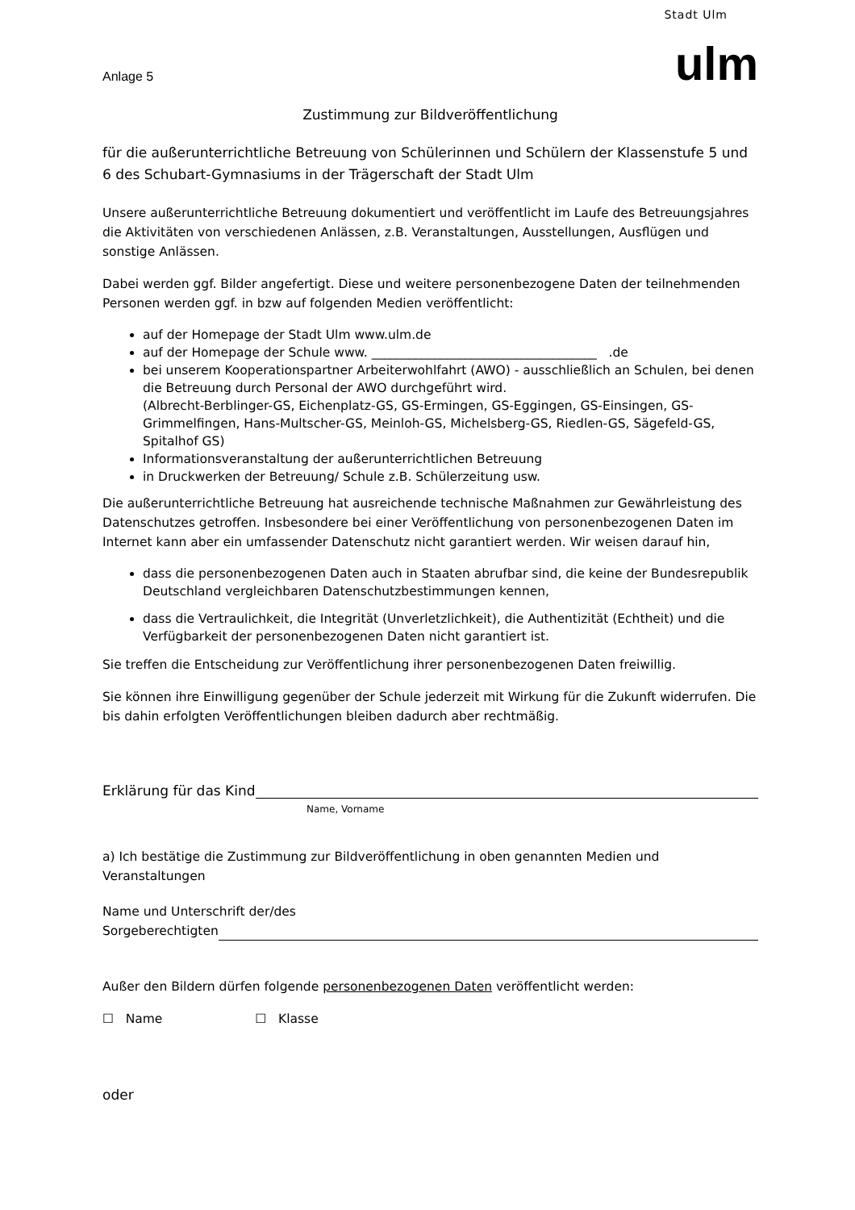Stadt Ulm
ulm
Anlage 5
Zustimmung zur Bildveröffentlichung
für die außerunterrichtliche Betreuung von Schülerinnen und Schülern der Klassenstufe 5 und 6 des Schubart-Gymnasiums in der Trägerschaft der Stadt Ulm
Unsere außerunterrichtliche Betreuung dokumentiert und veröffentlicht im Laufe des Betreuungsjahres die Aktivitäten von verschiedenen Anlässen, z.B. Veranstaltungen, Ausstellungen, Ausflügen und sonstige Anlässen.
Dabei werden ggf. Bilder angefertigt. Diese und weitere personenbezogene Daten der teilnehmenden Personen werden ggf. in bzw auf folgenden Medien veröffentlicht:
auf der Homepage der Stadt Ulm www.ulm.de
auf der Homepage der Schule www. ____________________________________ .de
bei unserem Kooperationspartner Arbeiterwohlfahrt (AWO) - ausschließlich an Schulen, bei denen die Betreuung durch Personal der AWO durchgeführt wird.
(Albrecht-Berblinger-GS, Eichenplatz-GS, GS-Ermingen, GS-Eggingen, GS-Einsingen, GS-Grimmelfingen, Hans-Multscher-GS, Meinloh-GS, Michelsberg-GS, Riedlen-GS, Sägefeld-GS, Spitalhof GS)
Informationsveranstaltung der außerunterrichtlichen Betreuung
in Druckwerken der Betreuung/ Schule z.B. Schülerzeitung usw.
Die außerunterrichtliche Betreuung hat ausreichende technische Maßnahmen zur Gewährleistung des Datenschutzes getroffen. Insbesondere bei einer Veröffentlichung von personenbezogenen Daten im Internet kann aber ein umfassender Datenschutz nicht garantiert werden. Wir weisen darauf hin,
dass die personenbezogenen Daten auch in Staaten abrufbar sind, die keine der Bundesrepublik Deutschland vergleichbaren Datenschutzbestimmungen kennen,
dass die Vertraulichkeit, die Integrität (Unverletzlichkeit), die Authentizität (Echtheit) und die Verfügbarkeit der personenbezogenen Daten nicht garantiert ist.
Sie treffen die Entscheidung zur Veröffentlichung ihrer personenbezogenen Daten freiwillig.
Sie können ihre Einwilligung gegenüber der Schule jederzeit mit Wirkung für die Zukunft widerrufen. Die bis dahin erfolgten Veröffentlichungen bleiben dadurch aber rechtmäßig.
Erklärung für das Kind
Name, Vorname
a) Ich bestätige die Zustimmung zur Bildveröffentlichung in oben genannten Medien und Veranstaltungen
Name und Unterschrift der/des Sorgeberechtigten
Außer den Bildern dürfen folgende personenbezogenen Daten veröffentlicht werden:
☐ Name ☐ Klasse
oder